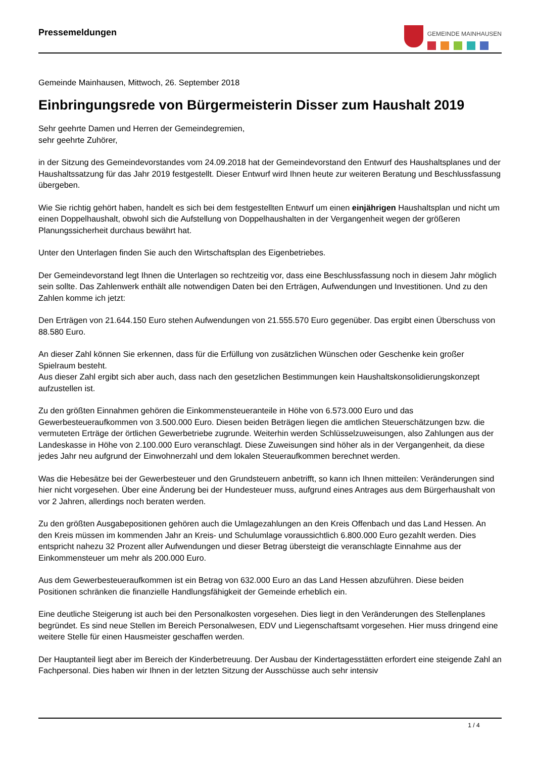Pressemeldungen
GEMEINDE MAINHAUSEN
Gemeinde Mainhausen, Mittwoch, 26. September 2018
Einbringungsrede von Bürgermeisterin Disser zum Haushalt 2019
Sehr geehrte Damen und Herren der Gemeindegremien,
sehr geehrte Zuhörer,
in der Sitzung des Gemeindevorstandes vom 24.09.2018 hat der Gemeindevorstand den Entwurf des Haushaltsplanes und der Haushaltssatzung für das Jahr 2019 festgestellt. Dieser Entwurf wird Ihnen heute zur weiteren Beratung und Beschlussfassung übergeben.
Wie Sie richtig gehört haben, handelt es sich bei dem festgestellten Entwurf um einen einjährigen Haushaltsplan und nicht um einen Doppelhaushalt, obwohl sich die Aufstellung von Doppelhaushalten in der Vergangenheit wegen der größeren Planungssicherheit durchaus bewährt hat.
Unter den Unterlagen finden Sie auch den Wirtschaftsplan des Eigenbetriebes.
Der Gemeindevorstand legt Ihnen die Unterlagen so rechtzeitig vor, dass eine Beschlussfassung noch in diesem Jahr möglich sein sollte. Das Zahlenwerk enthält alle notwendigen Daten bei den Erträgen, Aufwendungen und Investitionen. Und zu den Zahlen komme ich jetzt:
Den Erträgen von 21.644.150 Euro stehen Aufwendungen von 21.555.570 Euro gegenüber. Das ergibt einen Überschuss von 88.580 Euro.
An dieser Zahl können Sie erkennen, dass für die Erfüllung von zusätzlichen Wünschen oder Geschenke kein großer Spielraum besteht.
Aus dieser Zahl ergibt sich aber auch, dass nach den gesetzlichen Bestimmungen kein Haushaltskonsolidierungskonzept aufzustellen ist.
Zu den größten Einnahmen gehören die Einkommensteueranteile in Höhe von 6.573.000 Euro und das Gewerbesteueraufkommen von 3.500.000 Euro. Diesen beiden Beträgen liegen die amtlichen Steuerschätzungen bzw. die vermuteten Erträge der örtlichen Gewerbetriebe zugrunde. Weiterhin werden Schlüsselzuweisungen, also Zahlungen aus der Landeskasse in Höhe von 2.100.000 Euro veranschlagt. Diese Zuweisungen sind höher als in der Vergangenheit, da diese jedes Jahr neu aufgrund der Einwohnerzahl und dem lokalen Steueraufkommen berechnet werden.
Was die Hebesätze bei der Gewerbesteuer und den Grundsteuern anbetrifft, so kann ich Ihnen mitteilen: Veränderungen sind hier nicht vorgesehen. Über eine Änderung bei der Hundesteuer muss, aufgrund eines Antrages aus dem Bürgerhaushalt von vor 2 Jahren, allerdings noch beraten werden.
Zu den größten Ausgabepositionen gehören auch die Umlagezahlungen an den Kreis Offenbach und das Land Hessen. An den Kreis müssen im kommenden Jahr an Kreis- und Schulumlage voraussichtlich 6.800.000 Euro gezahlt werden. Dies entspricht nahezu 32 Prozent aller Aufwendungen und dieser Betrag übersteigt die veranschlagte Einnahme aus der Einkommensteuer um mehr als 200.000 Euro.
Aus dem Gewerbesteueraufkommen ist ein Betrag von 632.000 Euro an das Land Hessen abzuführen. Diese beiden Positionen schränken die finanzielle Handlungsfähigkeit der Gemeinde erheblich ein.
Eine deutliche Steigerung ist auch bei den Personalkosten vorgesehen. Dies liegt in den Veränderungen des Stellenplanes begründet. Es sind neue Stellen im Bereich Personalwesen, EDV und Liegenschaftsamt vorgesehen. Hier muss dringend eine weitere Stelle für einen Hausmeister geschaffen werden.
Der Hauptanteil liegt aber im Bereich der Kinderbetreuung. Der Ausbau der Kindertagesstätten erfordert eine steigende Zahl an Fachpersonal. Dies haben wir Ihnen in der letzten Sitzung der Ausschüsse auch sehr intensiv
1 / 4